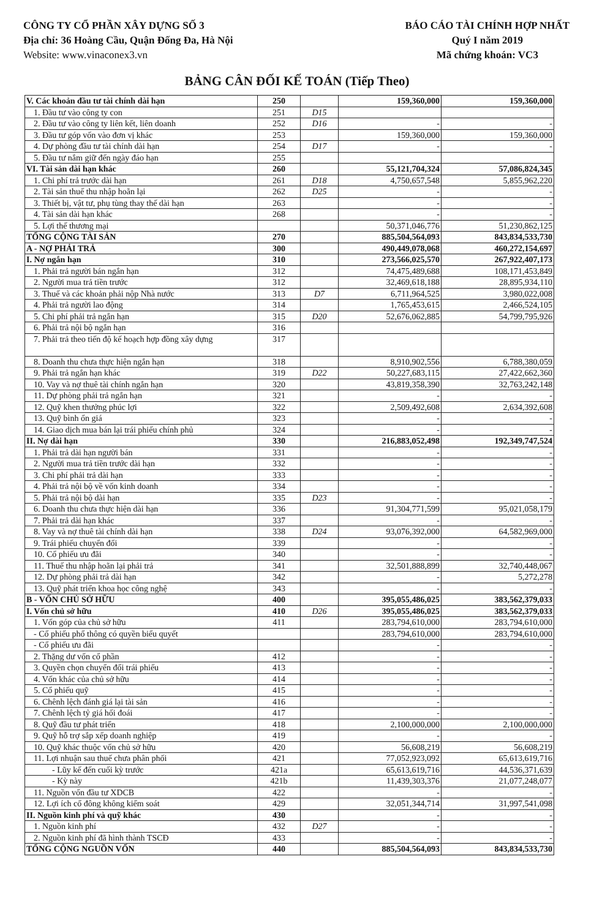CÔNG TY CỔ PHẦN XÂY DỰNG SỐ 3
Địa chỉ: 36 Hoàng Cầu, Quận Đống Đa, Hà Nội
Website: www.vinaconex3.vn
BÁO CÁO TÀI CHÍNH HỢP NHẤT
Quý I năm 2019
Mã chứng khoán: VC3
BẢNG CÂN ĐỐI KẾ TOÁN (Tiếp Theo)
| V. Các khoản đầu tư tài chính dài hạn | 250 | | 159,360,000 | 159,360,000 |
| 1. Đầu tư vào công ty con | 251 | D15 | | |
| 2. Đầu tư vào công ty liên kết, liên doanh | 252 | D16 | - | - |
| 3. Đầu tư góp vốn vào đơn vị khác | 253 | | 159,360,000 | 159,360,000 |
| 4. Dự phòng đầu tư tài chính dài hạn | 254 | D17 | - | - |
| 5. Đầu tư nắm giữ đến ngày đáo hạn | 255 | | | |
| VI. Tài sản dài hạn khác | 260 | | 55,121,704,324 | 57,086,824,345 |
| 1. Chi phí trả trước dài hạn | 261 | D18 | 4,750,657,548 | 5,855,962,220 |
| 2. Tài sản thuế thu nhập hoãn lại | 262 | D25 | - | - |
| 3. Thiết bị, vật tư, phụ tùng thay thế dài hạn | 263 | | - | - |
| 4. Tài sản dài hạn khác | 268 | | - | - |
| 5. Lợi thế thương mại | | | 50,371,046,776 | 51,230,862,125 |
| TỔNG CỘNG TÀI SẢN | 270 | | 885,504,564,093 | 843,834,533,730 |
| A - NỢ PHẢI TRẢ | 300 | | 490,449,078,068 | 460,272,154,697 |
| I. Nợ ngắn hạn | 310 | | 273,566,025,570 | 267,922,407,173 |
| 1. Phải trả người bán ngắn hạn | 312 | | 74,475,489,688 | 108,171,453,849 |
| 2. Người mua trả tiền trước | 312 | | 32,469,618,188 | 28,895,934,110 |
| 3. Thuế và các khoản phải nộp Nhà nước | 313 | D7 | 6,711,964,525 | 3,980,022,008 |
| 4. Phải trả người lao động | 314 | | 1,765,453,615 | 2,466,524,105 |
| 5. Chi phí phải trả ngắn hạn | 315 | D20 | 52,676,062,885 | 54,799,795,926 |
| 6. Phải trả nội bộ ngắn hạn | 316 | | | |
| 7. Phải trả theo tiến độ kế hoạch hợp đồng xây dựng | 317 | | | |
| 8. Doanh thu chưa thực hiện ngắn hạn | 318 | | 8,910,902,556 | 6,788,380,059 |
| 9. Phải trả ngắn hạn khác | 319 | D22 | 50,227,683,115 | 27,422,662,360 |
| 10. Vay và nợ thuê tài chính ngắn hạn | 320 | | 43,819,358,390 | 32,763,242,148 |
| 11. Dự phòng phải trả ngắn hạn | 321 | | - | - |
| 12. Quỹ khen thưởng phúc lợi | 322 | | 2,509,492,608 | 2,634,392,608 |
| 13. Quỹ bình ổn giá | 323 | | - | - |
| 14. Giao dịch mua bán lại trái phiếu chính phủ | 324 | | - | - |
| II. Nợ dài hạn | 330 | | 216,883,052,498 | 192,349,747,524 |
| 1. Phải trả dài hạn người bán | 331 | | - | - |
| 2. Người mua trả tiền trước dài hạn | 332 | | - | - |
| 3. Chi phí phải trả dài hạn | 333 | | - | - |
| 4. Phải trả nội bộ về vốn kinh doanh | 334 | | - | - |
| 5. Phải trả nội bộ dài hạn | 335 | D23 | - | - |
| 6. Doanh thu chưa thực hiện dài hạn | 336 | | 91,304,771,599 | 95,021,058,179 |
| 7. Phải trả dài hạn khác | 337 | | - | - |
| 8. Vay và nợ thuê tài chính dài hạn | 338 | D24 | 93,076,392,000 | 64,582,969,000 |
| 9. Trái phiếu chuyển đổi | 339 | | - | - |
| 10. Cổ phiếu ưu đãi | 340 | | - | - |
| 11. Thuế thu nhập hoãn lại phải trả | 341 | | 32,501,888,899 | 32,740,448,067 |
| 12. Dự phòng phải trả dài hạn | 342 | | - | 5,272,278 |
| 13. Quỹ phát triển khoa học công nghệ | 343 | | - | - |
| B - VỐN CHỦ SỞ HỮU | 400 | | 395,055,486,025 | 383,562,379,033 |
| I. Vốn chủ sở hữu | 410 | D26 | 395,055,486,025 | 383,562,379,033 |
| 1. Vốn góp của chủ sở hữu | 411 | | 283,794,610,000 | 283,794,610,000 |
| - Cổ phiếu phổ thông có quyền biểu quyết | | | 283,794,610,000 | 283,794,610,000 |
| - Cổ phiếu ưu đãi | | | - | - |
| 2. Thặng dư vốn cổ phần | 412 | | - | - |
| 3. Quyền chọn chuyển đổi trái phiếu | 413 | | - | - |
| 4. Vốn khác của chủ sở hữu | 414 | | - | - |
| 5. Cổ phiếu quỹ | 415 | | - | - |
| 6. Chênh lệch đánh giá lại tài sản | 416 | | - | - |
| 7. Chênh lệch tỷ giá hối đoái | 417 | | - | - |
| 8. Quỹ đầu tư phát triển | 418 | | 2,100,000,000 | 2,100,000,000 |
| 9. Quỹ hỗ trợ sắp xếp doanh nghiệp | 419 | | - | - |
| 10. Quỹ khác thuộc vốn chủ sở hữu | 420 | | 56,608,219 | 56,608,219 |
| 11. Lợi nhuận sau thuế chưa phân phối | 421 | | 77,052,923,092 | 65,613,619,716 |
| - Lũy kế đến cuối kỳ trước | 421a | | 65,613,619,716 | 44,536,371,639 |
| - Kỳ này | 421b | | 11,439,303,376 | 21,077,248,077 |
| 11. Nguồn vốn đầu tư XDCB | 422 | | - | - |
| 12. Lợi ích cổ đông không kiểm soát | 429 | | 32,051,344,714 | 31,997,541,098 |
| II. Nguồn kinh phí và quỹ khác | 430 | | - | - |
| 1. Nguồn kinh phí | 432 | D27 | - | - |
| 2. Nguồn kinh phí đã hình thành TSCĐ | 433 | | - | - |
| TỔNG CỘNG NGUỒN VỐN | 440 | | 885,504,564,093 | 843,834,533,730 |